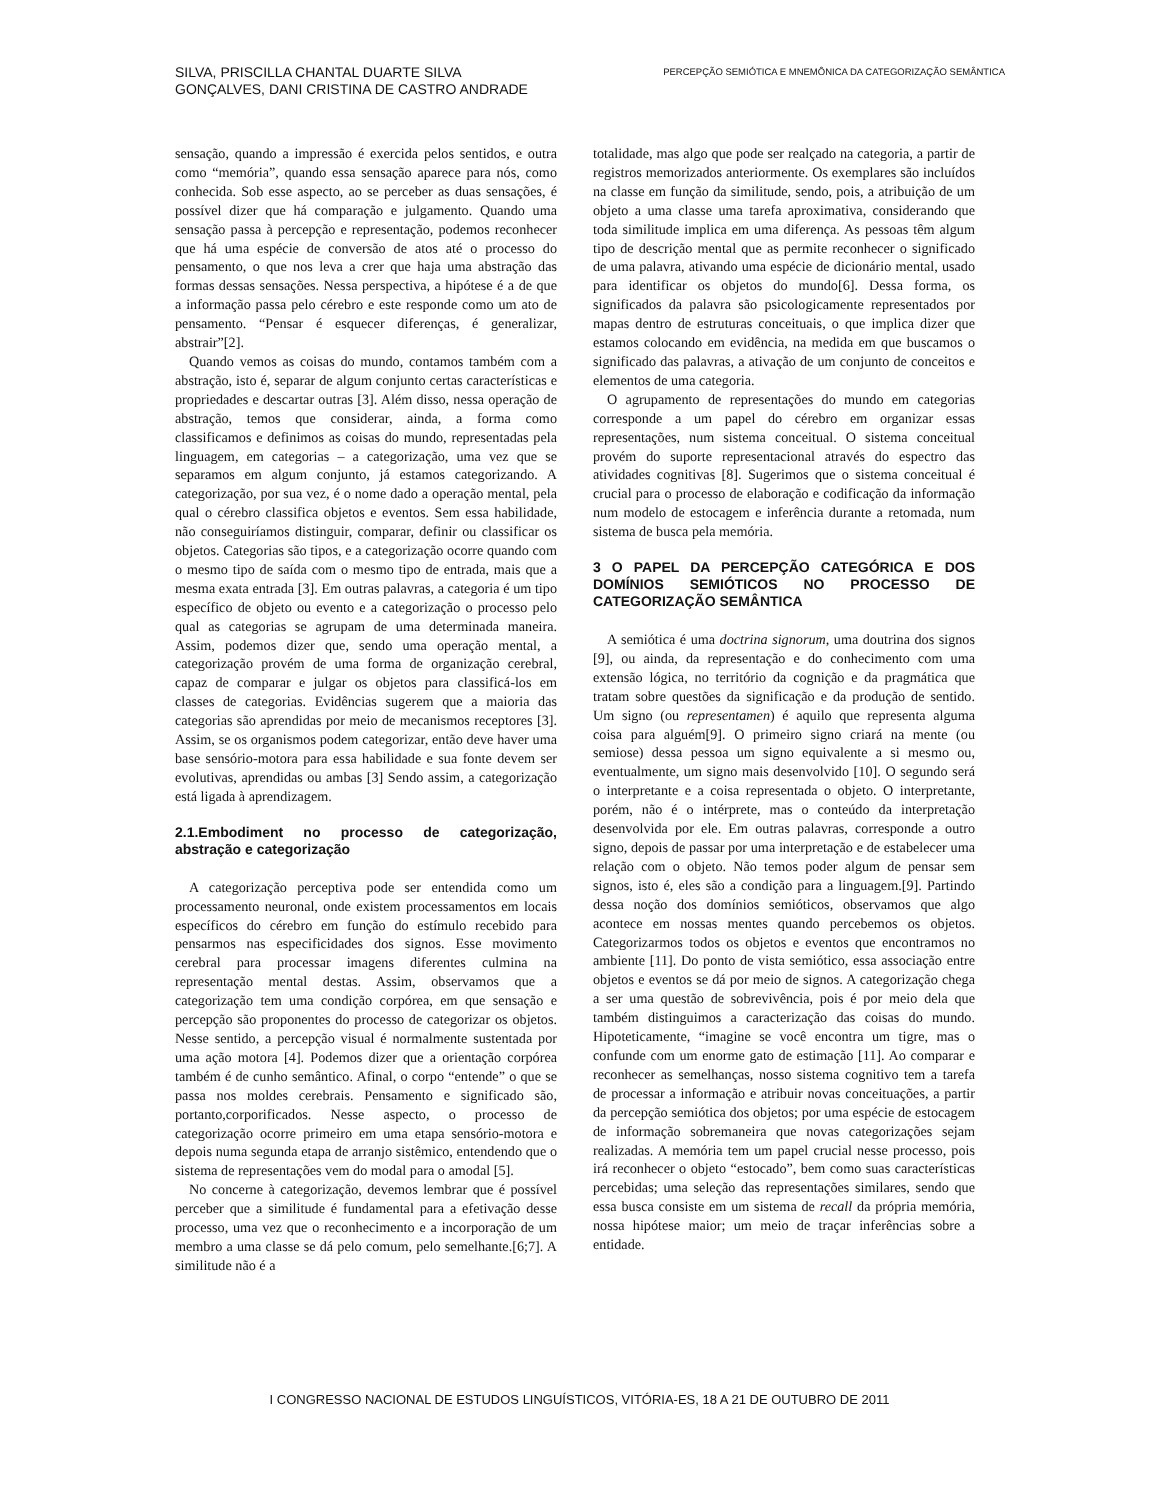SILVA, PRISCILLA CHANTAL DUARTE SILVA
GONÇALVES, DANI CRISTINA DE CASTRO ANDRADE
PERCEPÇÃO SEMIÓTICA E MNEMÔNICA DA CATEGORIZAÇÃO SEMÂNTICA
sensação, quando a impressão é exercida pelos sentidos, e outra como “memória”, quando essa sensação aparece para nós, como conhecida. Sob esse aspecto, ao se perceber as duas sensações, é possível dizer que há comparação e julgamento. Quando uma sensação passa à percepção e representação, podemos reconhecer que há uma espécie de conversão de atos até o processo do pensamento, o que nos leva a crer que haja uma abstração das formas dessas sensações. Nessa perspectiva, a hipótese é a de que a informação passa pelo cérebro e este responde como um ato de pensamento. “Pensar é esquecer diferenças, é generalizar, abstrair”[2].
Quando vemos as coisas do mundo, contamos também com a abstração, isto é, separar de algum conjunto certas características e propriedades e descartar outras [3]. Além disso, nessa operação de abstração, temos que considerar, ainda, a forma como classificamos e definimos as coisas do mundo, representadas pela linguagem, em categorias – a categorização, uma vez que se separamos em algum conjunto, já estamos categorizando. A categorização, por sua vez, é o nome dado a operação mental, pela qual o cérebro classifica objetos e eventos. Sem essa habilidade, não conseguiríamos distinguir, comparar, definir ou classificar os objetos. Categorias são tipos, e a categorização ocorre quando com o mesmo tipo de saída com o mesmo tipo de entrada, mais que a mesma exata entrada [3]. Em outras palavras, a categoria é um tipo específico de objeto ou evento e a categorização o processo pelo qual as categorias se agrupam de uma determinada maneira. Assim, podemos dizer que, sendo uma operação mental, a categorização provém de uma forma de organização cerebral, capaz de comparar e julgar os objetos para classificá-los em classes de categorias. Evidências sugerem que a maioria das categorias são aprendidas por meio de mecanismos receptores [3]. Assim, se os organismos podem categorizar, então deve haver uma base sensório-motora para essa habilidade e sua fonte devem ser evolutivas, aprendidas ou ambas [3] Sendo assim, a categorização está ligada à aprendizagem.
2.1.Embodiment no processo de categorização, abstração e categorização
A categorização perceptiva pode ser entendida como um processamento neuronal, onde existem processamentos em locais específicos do cérebro em função do estímulo recebido para pensarmos nas especificidades dos signos. Esse movimento cerebral para processar imagens diferentes culmina na representação mental destas. Assim, observamos que a categorização tem uma condição corpórea, em que sensação e percepção são proponentes do processo de categorizar os objetos. Nesse sentido, a percepção visual é normalmente sustentada por uma ação motora [4]. Podemos dizer que a orientação corpórea também é de cunho semântico. Afinal, o corpo “entende” o que se passa nos moldes cerebrais. Pensamento e significado são, portanto,corporificados. Nesse aspecto, o processo de categorização ocorre primeiro em uma etapa sensório-motora e depois numa segunda etapa de arranjo sistêmico, entendendo que o sistema de representações vem do modal para o amodal [5].
No concerne à categorização, devemos lembrar que é possível perceber que a similitude é fundamental para a efetivação desse processo, uma vez que o reconhecimento e a incorporação de um membro a uma classe se dá pelo comum, pelo semelhante.[6;7]. A similitude não é a
totalidade, mas algo que pode ser realçado na categoria, a partir de registros memorizados anteriormente. Os exemplares são incluídos na classe em função da similitude, sendo, pois, a atribuição de um objeto a uma classe uma tarefa aproximativa, considerando que toda similitude implica em uma diferença. As pessoas têm algum tipo de descrição mental que as permite reconhecer o significado de uma palavra, ativando uma espécie de dicionário mental, usado para identificar os objetos do mundo[6]. Dessa forma, os significados da palavra são psicologicamente representados por mapas dentro de estruturas conceituais, o que implica dizer que estamos colocando em evidência, na medida em que buscamos o significado das palavras, a ativação de um conjunto de conceitos e elementos de uma categoria.
O agrupamento de representações do mundo em categorias corresponde a um papel do cérebro em organizar essas representações, num sistema conceitual. O sistema conceitual provém do suporte representacional através do espectro das atividades cognitivas [8]. Sugerimos que o sistema conceitual é crucial para o processo de elaboração e codificação da informação num modelo de estocagem e inferência durante a retomada, num sistema de busca pela memória.
3 O PAPEL DA PERCEPÇÃO CATEGÓRICA E DOS DOMÍNIOS SEMIÓTICOS NO PROCESSO DE CATEGORIZAÇÃO SEMÂNTICA
A semiótica é uma doctrina signorum, uma doutrina dos signos [9], ou ainda, da representação e do conhecimento com uma extensão lógica, no território da cognição e da pragmática que tratam sobre questões da significação e da produção de sentido. Um signo (ou representamen) é aquilo que representa alguma coisa para alguém[9]. O primeiro signo criará na mente (ou semiose) dessa pessoa um signo equivalente a si mesmo ou, eventualmente, um signo mais desenvolvido [10]. O segundo será o interpretante e a coisa representada o objeto. O interpretante, porém, não é o intérprete, mas o conteúdo da interpretação desenvolvida por ele. Em outras palavras, corresponde a outro signo, depois de passar por uma interpretação e de estabelecer uma relação com o objeto. Não temos poder algum de pensar sem signos, isto é, eles são a condição para a linguagem.[9]. Partindo dessa noção dos domínios semióticos, observamos que algo acontece em nossas mentes quando percebemos os objetos. Categorizarmos todos os objetos e eventos que encontramos no ambiente [11]. Do ponto de vista semiótico, essa associação entre objetos e eventos se dá por meio de signos. A categorização chega a ser uma questão de sobrevivência, pois é por meio dela que também distinguimos a caracterização das coisas do mundo. Hipoteticamente, “imagine se você encontra um tigre, mas o confunde com um enorme gato de estimação [11]. Ao comparar e reconhecer as semelhanças, nosso sistema cognitivo tem a tarefa de processar a informação e atribuir novas conceituações, a partir da percepção semiótica dos objetos; por uma espécie de estocagem de informação sobremaneira que novas categorizações sejam realizadas. A memória tem um papel crucial nesse processo, pois irá reconhecer o objeto “estocado”, bem como suas características percebidas; uma seleção das representações similares, sendo que essa busca consiste em um sistema de recall da própria memória, nossa hipótese maior; um meio de traçar inferências sobre a entidade.
I CONGRESSO NACIONAL DE ESTUDOS LINGUÍSTICOS, VITÓRIA-ES, 18 A 21 DE OUTUBRO DE 2011